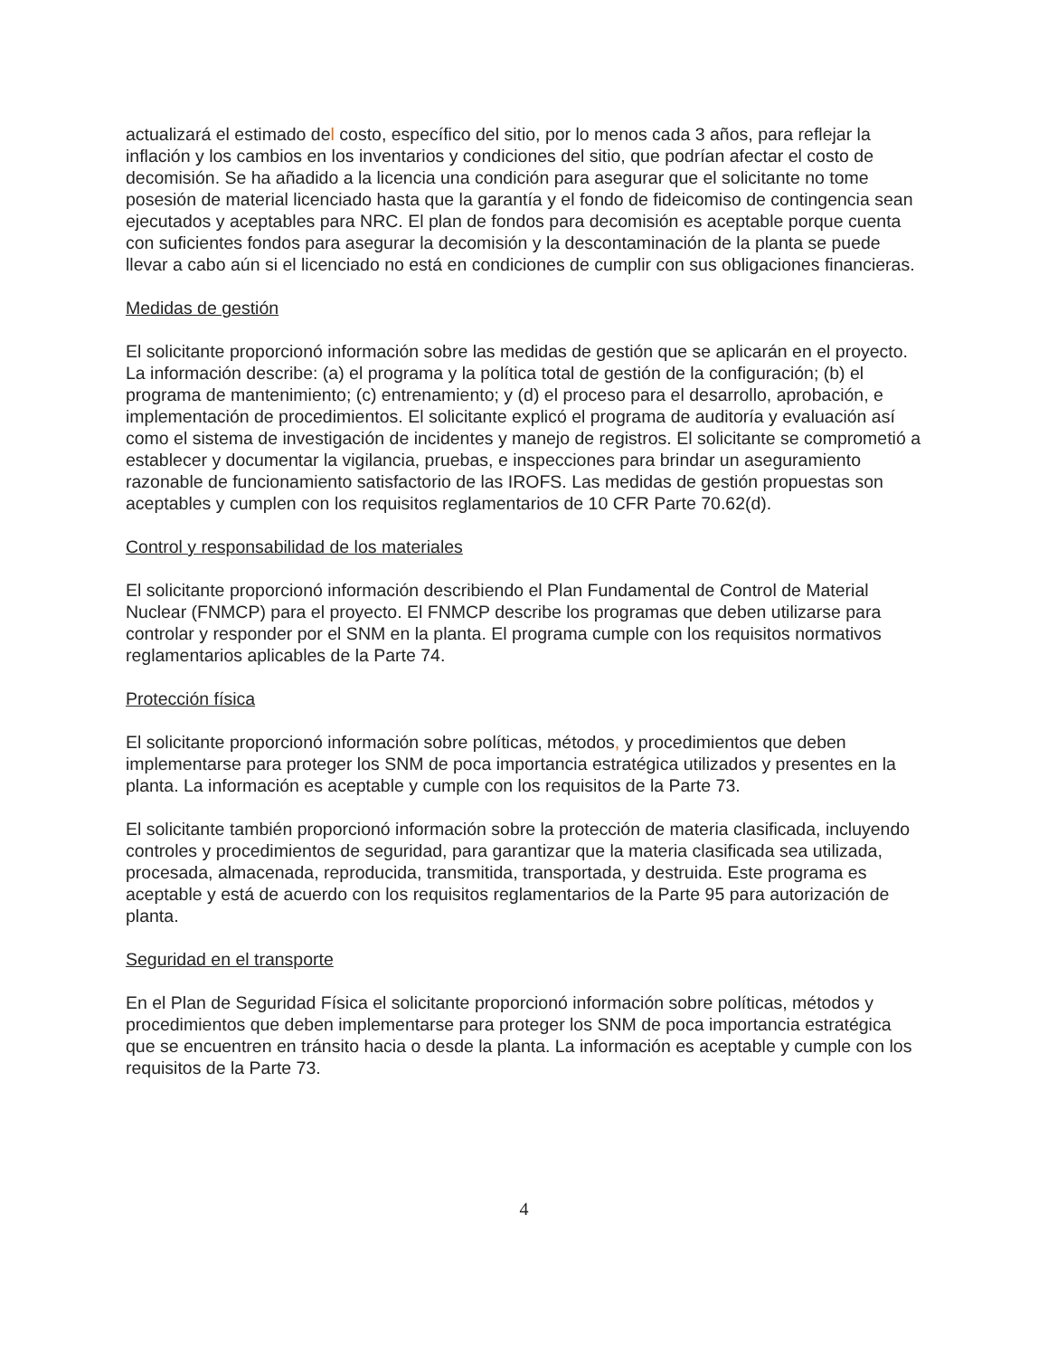actualizará el estimado del costo, específico del sitio, por lo menos cada 3 años, para reflejar la inflación y los cambios en los inventarios y condiciones del sitio, que podrían afectar el costo de decomisión. Se ha añadido a la licencia una condición para asegurar que el solicitante no tome posesión de material licenciado hasta que la garantía y el fondo de fideicomiso de contingencia sean ejecutados y aceptables para NRC. El plan de fondos para decomisión es aceptable porque cuenta con suficientes fondos para asegurar la decomisión y la descontaminación de la planta se puede llevar a cabo aún si el licenciado no está en condiciones de cumplir con sus obligaciones financieras.
Medidas de gestión
El solicitante proporcionó información sobre las medidas de gestión que se aplicarán en el proyecto. La información describe: (a) el programa y la política total de gestión de la configuración; (b) el programa de mantenimiento; (c) entrenamiento; y (d) el proceso para el desarrollo, aprobación, e implementación de procedimientos. El solicitante explicó el programa de auditoría y evaluación así como el sistema de investigación de incidentes y manejo de registros. El solicitante se comprometió a establecer y documentar la vigilancia, pruebas, e inspecciones para brindar un aseguramiento razonable de funcionamiento satisfactorio de las IROFS. Las medidas de gestión propuestas son aceptables y cumplen con los requisitos reglamentarios de 10 CFR Parte 70.62(d).
Control y responsabilidad de los materiales
El solicitante proporcionó información describiendo el Plan Fundamental de Control de Material Nuclear (FNMCP) para el proyecto. El FNMCP describe los programas que deben utilizarse para controlar y responder por el SNM en la planta. El programa cumple con los requisitos normativos reglamentarios aplicables de la Parte 74.
Protección física
El solicitante proporcionó información sobre políticas, métodos, y procedimientos que deben implementarse para proteger los SNM de poca importancia estratégica utilizados y presentes en la planta. La información es aceptable y cumple con los requisitos de la Parte 73.
El solicitante también proporcionó información sobre la protección de materia clasificada, incluyendo controles y procedimientos de seguridad, para garantizar que la materia clasificada sea utilizada, procesada, almacenada, reproducida, transmitida, transportada, y destruida. Este programa es aceptable y está de acuerdo con los requisitos reglamentarios de la Parte 95 para autorización de planta.
Seguridad en el transporte
En el Plan de Seguridad Física el solicitante proporcionó información sobre políticas, métodos y procedimientos que deben implementarse para proteger los SNM de poca importancia estratégica que se encuentren en tránsito hacia o desde la planta. La información es aceptable y cumple con los requisitos de la Parte 73.
4